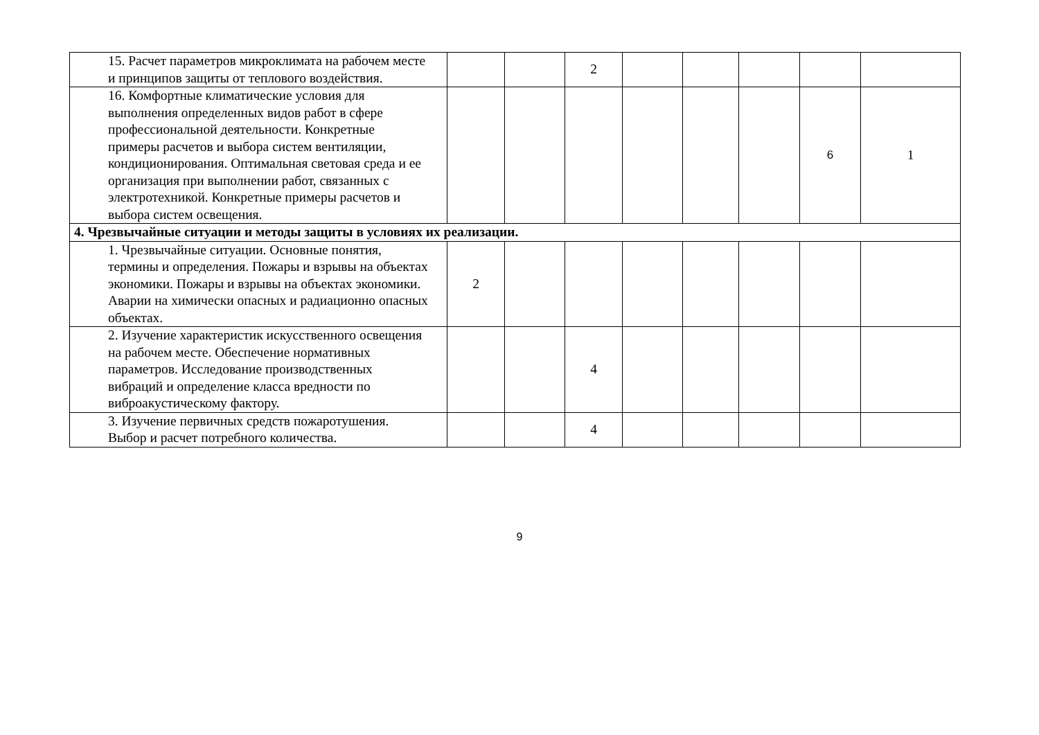| 15. Расчет параметров микроклимата на рабочем месте и принципов защиты от теплового воздействия. | | | 2 | | | | | |
| 16. Комфортные климатические условия для выполнения определенных видов работ в сфере профессиональной деятельности. Конкретные примеры расчетов и выбора систем вентиляции, кондиционирования. Оптимальная световая среда и ее организация при выполнении работ, связанных с электротехникой. Конкретные примеры расчетов и выбора систем освещения. | | | | | | | 6 | 1 |
| 4. Чрезвычайные ситуации и методы защиты в условиях их реализации. | | | | | | | | |
| 1. Чрезвычайные ситуации. Основные понятия, термины и определения. Пожары и взрывы на объектах экономики. Пожары и взрывы на объектах экономики. Аварии на химически опасных и радиационно опасных объектах. | 2 | | | | | | | |
| 2. Изучение характеристик искусственного освещения на рабочем месте. Обеспечение нормативных параметров. Исследование производственных вибраций и определение класса вредности по виброакустическому фактору. | | | 4 | | | | | |
| 3. Изучение первичных средств пожаротушения. Выбор и расчет потребного количества. | | | 4 | | | | | |
9